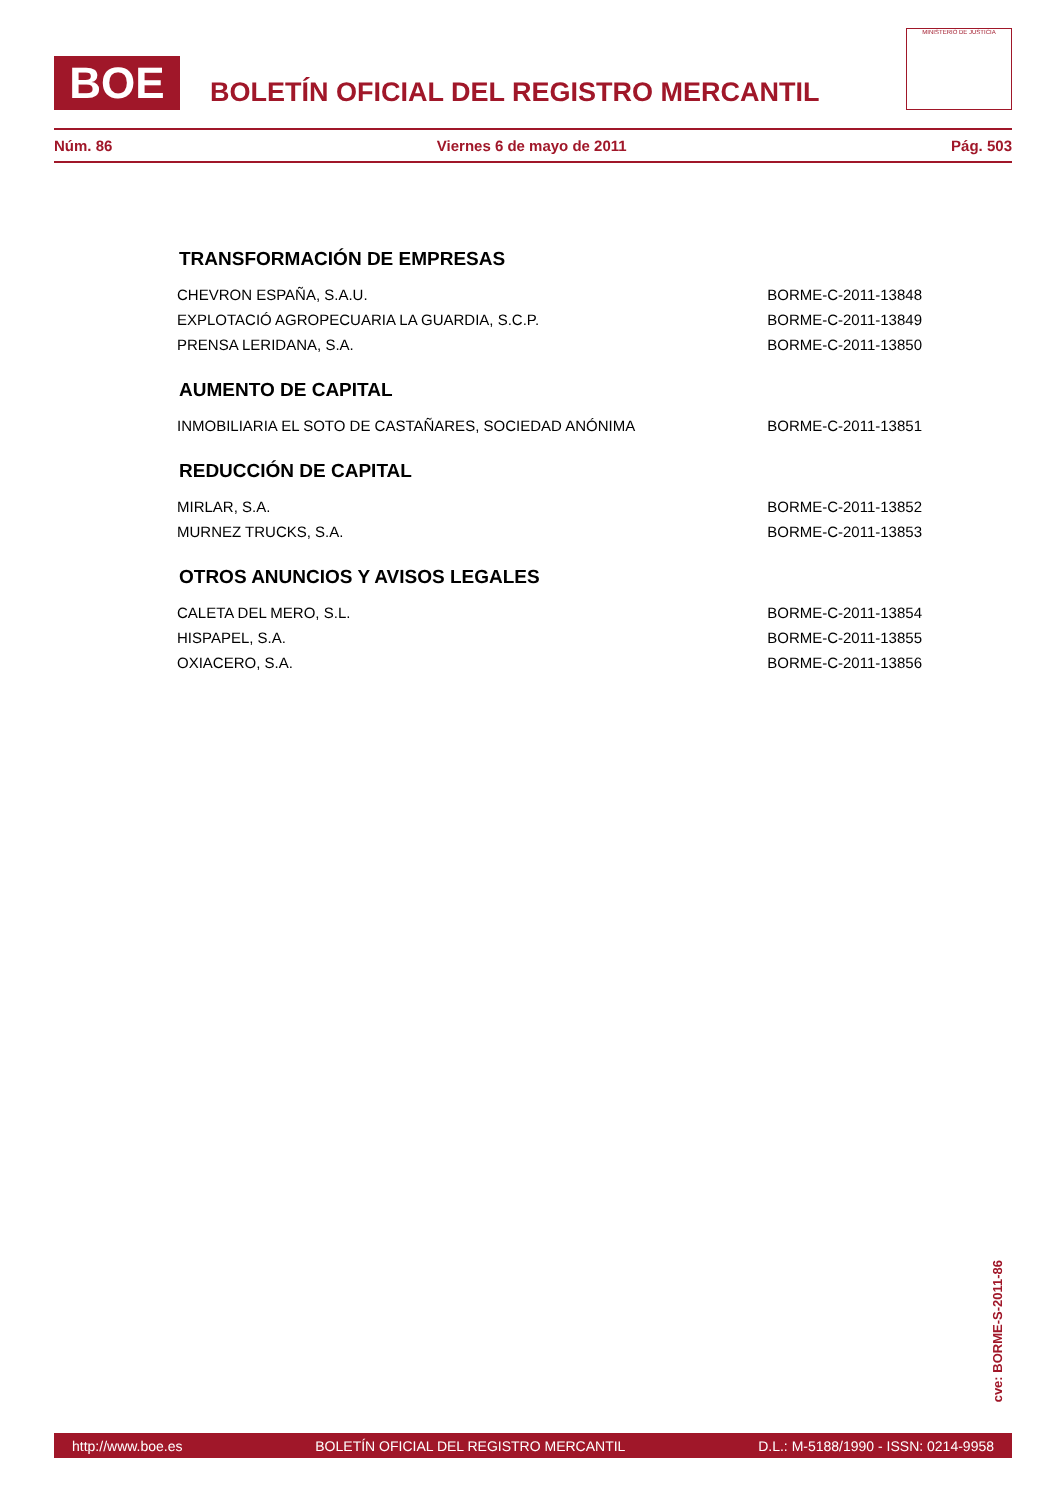BOE
BOLETÍN OFICIAL DEL REGISTRO MERCANTIL
MINISTERIO DE JUSTICIA
Núm. 86 Viernes 6 de mayo de 2011 Pág. 503
TRANSFORMACIÓN DE EMPRESAS
CHEVRON ESPAÑA, S.A.U. BORME-C-2011-13848
EXPLOTACIÓ AGROPECUARIA LA GUARDIA, S.C.P. BORME-C-2011-13849
PRENSA LERIDANA, S.A. BORME-C-2011-13850
AUMENTO DE CAPITAL
INMOBILIARIA EL SOTO DE CASTAÑARES, SOCIEDAD ANÓNIMA BORME-C-2011-13851
REDUCCIÓN DE CAPITAL
MIRLAR, S.A. BORME-C-2011-13852
MURNEZ TRUCKS, S.A. BORME-C-2011-13853
OTROS ANUNCIOS Y AVISOS LEGALES
CALETA DEL MERO, S.L. BORME-C-2011-13854
HISPAPEL, S.A. BORME-C-2011-13855
OXIACERO, S.A. BORME-C-2011-13856
cve: BORME-S-2011-86
http://www.boe.es BOLETÍN OFICIAL DEL REGISTRO MERCANTIL D.L.: M-5188/1990 - ISSN: 0214-9958